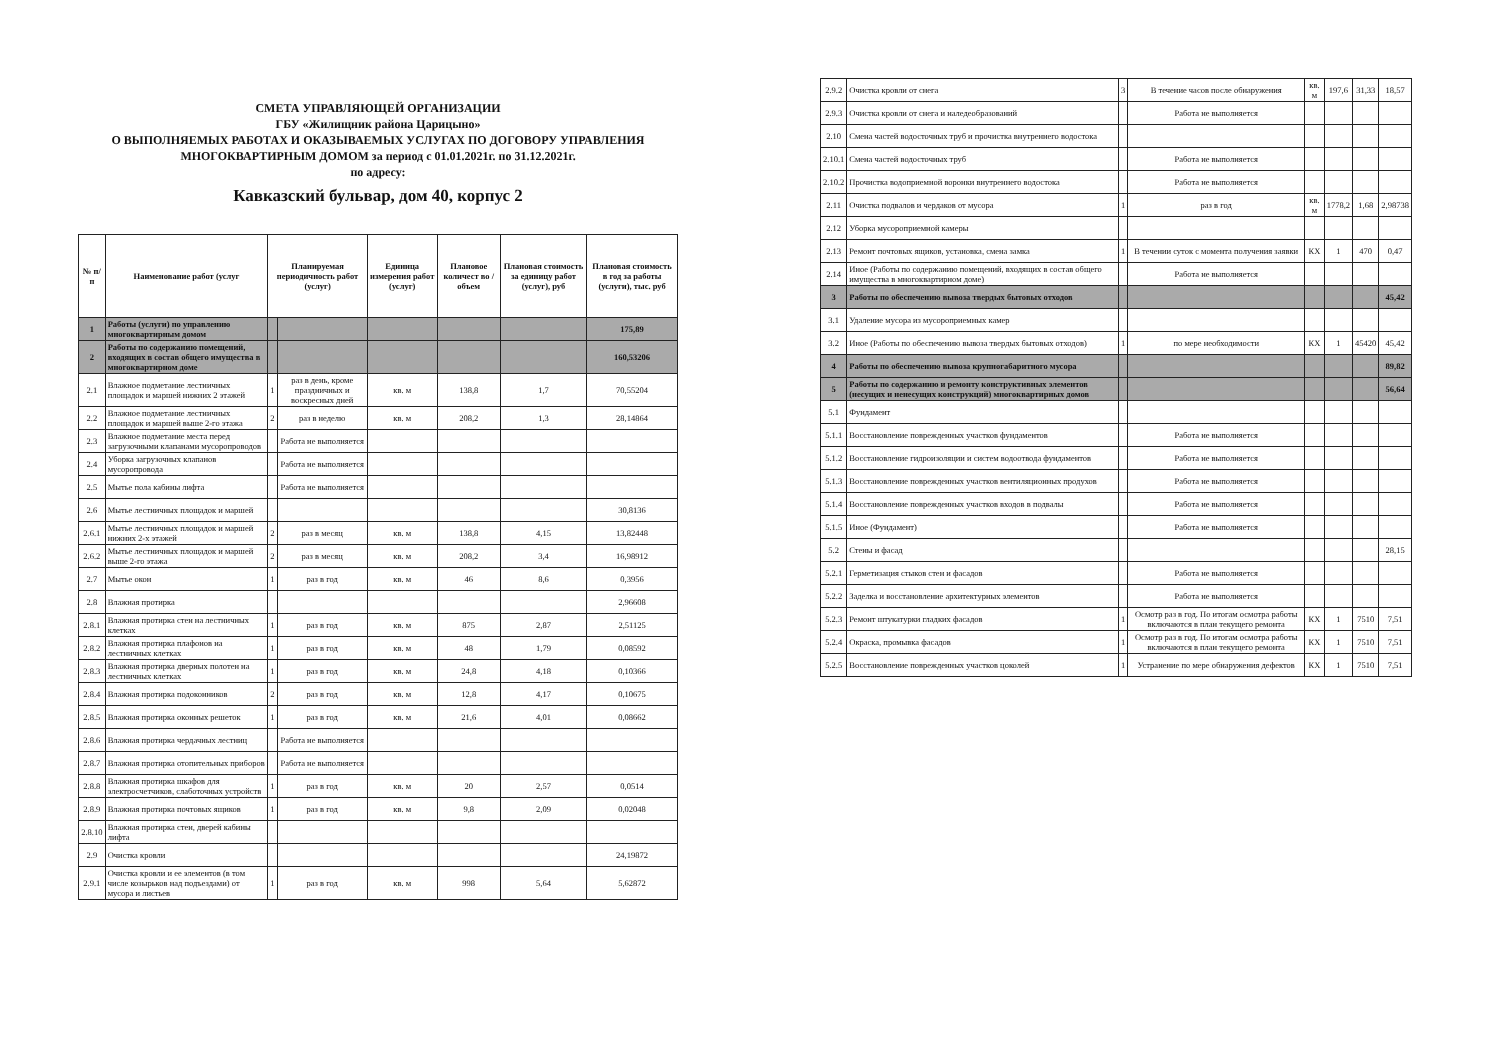СМЕТА УПРАВЛЯЮЩЕЙ ОРГАНИЗАЦИИ
ГБУ «Жилищник района Царицыно»
О ВЫПОЛНЯЕМЫХ РАБОТАХ И ОКАЗЫВАЕМЫХ УСЛУГАХ ПО ДОГОВОРУ УПРАВЛЕНИЯ
МНОГОКВАРТИРНЫМ ДОМОМ за период с 01.01.2021г. по 31.12.2021г.
по адресу:
Кавказский бульвар, дом 40, корпус 2
| № п/п | Наименование работ (услуг | Планируемая периодичность работ (услуг) | | Единица измерения работ (услуг) | Плановое количест во / объем | Плановая стоимость за единицу работ (услуг), руб | Плановая стоимость в год за работы (услуги), тыс. руб |
| --- | --- | --- | --- | --- | --- | --- | --- |
| 1 | Работы (услуги) по управлению многоквартирным домом | | | | | | 175,89 |
| 2 | Работы по содержанию помещений, входящих в состав общего имущества в многоквартирном доме | | | | | | 160,53206 |
| 2.1 | Влажное подметание лестничных площадок и маршей нижних 2 этажей | 1 | раз в день, кроме праздничных и воскресных дней | кв. м | 138,8 | 1,7 | 70,55204 |
| 2.2 | Влажное подметание лестничных площадок и маршей выше 2-го этажа | 2 | раз в неделю | кв. м | 208,2 | 1,3 | 28,14864 |
| 2.3 | Влажное подметание места перед загрузочными клапанами мусоропроводов | | Работа не выполняется | | | | |
| 2.4 | Уборка загрузочных клапанов мусоропровода | | Работа не выполняется | | | | |
| 2.5 | Мытье пола кабины лифта | | Работа не выполняется | | | | |
| 2.6 | Мытье лестничных площадок и маршей | | | | | | 30,8136 |
| 2.6.1 | Мытье лестничных площадок и маршей нижних 2-х этажей | 2 | раз в месяц | кв. м | 138,8 | 4,15 | 13,82448 |
| 2.6.2 | Мытье лестничных площадок и маршей выше 2-го этажа | 2 | раз в месяц | кв. м | 208,2 | 3,4 | 16,98912 |
| 2.7 | Мытье окон | 1 | раз в год | кв. м | 46 | 8,6 | 0,3956 |
| 2.8 | Влажная протирка | | | | | | 2,96608 |
| 2.8.1 | Влажная протирка стен на лестничных клетках | 1 | раз в год | кв. м | 875 | 2,87 | 2,51125 |
| 2.8.2 | Влажная протирка плафонов на лестничных клетках | 1 | раз в год | кв. м | 48 | 1,79 | 0,08592 |
| 2.8.3 | Влажная протирка дверных полотен на лестничных клетках | 1 | раз в год | кв. м | 24,8 | 4,18 | 0,10366 |
| 2.8.4 | Влажная протирка подоконников | 2 | раз в год | кв. м | 12,8 | 4,17 | 0,10675 |
| 2.8.5 | Влажная протирка оконных решеток | 1 | раз в год | кв. м | 21,6 | 4,01 | 0,08662 |
| 2.8.6 | Влажная протирка чердачных лестниц | | Работа не выполняется | | | | |
| 2.8.7 | Влажная протирка отопительных приборов | | Работа не выполняется | | | | |
| 2.8.8 | Влажная протирка шкафов для электросчетчиков, слаботочных устройств | 1 | раз в год | кв. м | 20 | 2,57 | 0,0514 |
| 2.8.9 | Влажная протирка почтовых ящиков | 1 | раз в год | кв. м | 9,8 | 2,09 | 0,02048 |
| 2.8.10 | Влажная протирка стен, дверей кабины лифта | | | | | | |
| 2.9 | Очистка кровли | | | | | | 24,19872 |
| 2.9.1 | Очистка кровли и ее элементов (в том числе козырьков над подъездами) от мусора и листьев | 1 | раз в год | кв. м | 998 | 5,64 | 5,62872 |
| 2.9.2 | Очистка кровли от снега | 3 | В течение часов после обнаружения | кв. м | 197,6 | 31,33 | 18,57 |
| 2.9.3 | Очистка кровли от снега и наледеобразований | | Работа не выполняется | | | | |
| 2.10 | Смена частей водосточных труб и прочистка внутреннего водостока | | | | | | |
| 2.10.1 | Смена частей водосточных труб | | Работа не выполняется | | | | |
| 2.10.2 | Прочистка водоприемной воронки внутреннего водостока | | Работа не выполняется | | | | |
| 2.11 | Очистка подвалов и чердаков от мусора | 1 | раз в год | кв. м | 1778,2 | 1,68 | 2,98738 |
| 2.12 | Уборка мусороприемной камеры | | | | | | |
| 2.13 | Ремонт почтовых ящиков, установка, смена замка | 1 | В течении суток с момента получения заявки | КХ | 1 | 470 | 0,47 |
| 2.14 | Иное (Работы по содержанию помещений, входящих в состав общего имущества в многоквартирном доме) | | Работа не выполняется | | | | |
| 3 | Работы по обеспечению вывоза твердых бытовых отходов | | | | | | 45,42 |
| 3.1 | Удаление мусора из мусороприемных камер | | | | | | |
| 3.2 | Иное (Работы по обеспечению вывоза твердых бытовых отходов) | 1 | по мере необходимости | КХ | 1 | 45420 | 45,42 |
| 4 | Работы по обеспечению вывоза крупногабаритного мусора | | | | | | 89,82 |
| 5 | Работы по содержанию и ремонту конструктивных элементов (несущих и ненесущих конструкций) многоквартирных домов | | | | | | 56,64 |
| 5.1 | Фундамент | | | | | | |
| 5.1.1 | Восстановление поврежденных участков фундаментов | | Работа не выполняется | | | | |
| 5.1.2 | Восстановление гидроизоляции и систем водоотвода фундаментов | | Работа не выполняется | | | | |
| 5.1.3 | Восстановление поврежденных участков вентиляционных продухов | | Работа не выполняется | | | | |
| 5.1.4 | Восстановление поврежденных участков входов в подвалы | | Работа не выполняется | | | | |
| 5.1.5 | Иное (Фундамент) | | Работа не выполняется | | | | |
| 5.2 | Стены и фасад | | | | | | 28,15 |
| 5.2.1 | Герметизация стыков стен и фасадов | | Работа не выполняется | | | | |
| 5.2.2 | Заделка и восстановление архитектурных элементов | | Работа не выполняется | | | | |
| 5.2.3 | Ремонт штукатурки гладких фасадов | 1 | Осмотр раз в год. По итогам осмотра работы включаются в план текущего ремонта | КХ | 1 | 7510 | 7,51 |
| 5.2.4 | Окраска, промывка фасадов | 1 | Осмотр раз в год. По итогам осмотра работы включаются в план текущего ремонта | КХ | 1 | 7510 | 7,51 |
| 5.2.5 | Восстановление поврежденных участков цоколей | 1 | Устранение по мере обнаружения дефектов | КХ | 1 | 7510 | 7,51 |